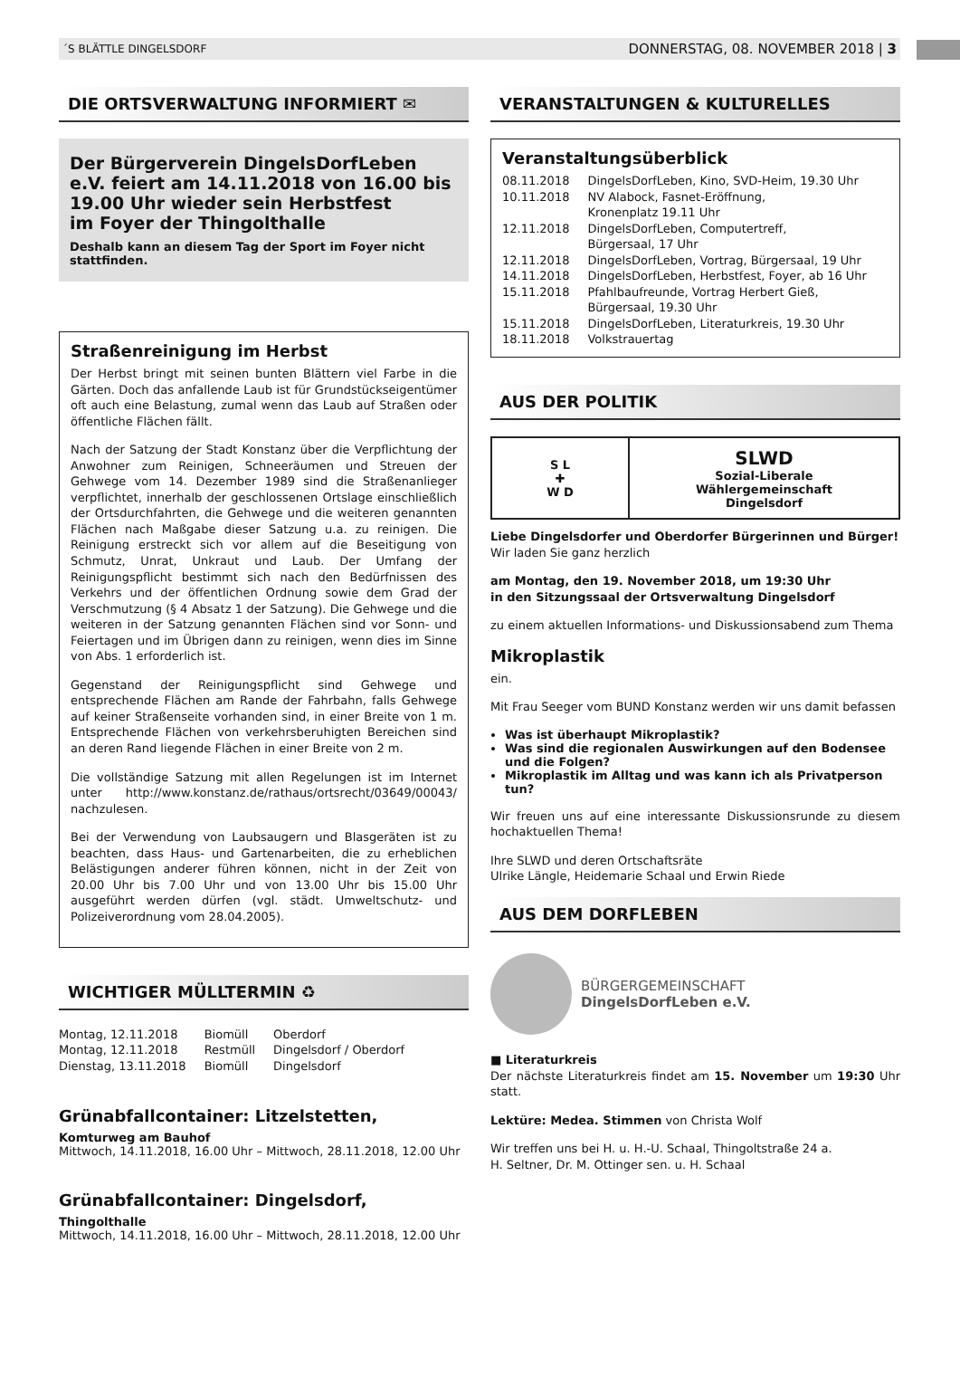´S BLÄTTLE DINGELSDORF DONNERSTAG, 08. NOVEMBER 2018 | 3
DIE ORTSVERWALTUNG INFORMIERT ✉
Der Bürgerverein DingelsDorfLeben e.V. feiert am 14.11.2018 von 16.00 bis 19.00 Uhr wieder sein Herbstfest
im Foyer der Thingolthalle
Deshalb kann an diesem Tag der Sport im Foyer nicht stattfinden.
Straßenreinigung im Herbst
Der Herbst bringt mit seinen bunten Blättern viel Farbe in die Gärten. Doch das anfallende Laub ist für Grundstückseigentümer oft auch eine Belastung, zumal wenn das Laub auf Straßen oder öffentliche Flächen fällt.
Nach der Satzung der Stadt Konstanz über die Verpflichtung der Anwohner zum Reinigen, Schneeräumen und Streuen der Gehwege vom 14. Dezember 1989 sind die Straßenanlieger verpflichtet, innerhalb der geschlossenen Ortslage einschließlich der Ortsdurchfahrten, die Gehwege und die weiteren genannten Flächen nach Maßgabe dieser Satzung u.a. zu reinigen. Die Reinigung erstreckt sich vor allem auf die Beseitigung von Schmutz, Unrat, Unkraut und Laub. Der Umfang der Reinigungspflicht bestimmt sich nach den Bedürfnissen des Verkehrs und der öffentlichen Ordnung sowie dem Grad der Verschmutzung (§ 4 Absatz 1 der Satzung). Die Gehwege und die weiteren in der Satzung genannten Flächen sind vor Sonn- und Feiertagen und im Übrigen dann zu reinigen, wenn dies im Sinne von Abs. 1 erforderlich ist.
Gegenstand der Reinigungspflicht sind Gehwege und entsprechende Flächen am Rande der Fahrbahn, falls Gehwege auf keiner Straßenseite vorhanden sind, in einer Breite von 1 m. Entsprechende Flächen von verkehrsberuhigten Bereichen sind an deren Rand liegende Flächen in einer Breite von 2 m.
Die vollständige Satzung mit allen Regelungen ist im Internet unter http://www.konstanz.de/rathaus/ortsrecht/03649/00043/ nachzulesen.
Bei der Verwendung von Laubsaugern und Blasgeräten ist zu beachten, dass Haus- und Gartenarbeiten, die zu erheblichen Belästigungen anderer führen können, nicht in der Zeit von 20.00 Uhr bis 7.00 Uhr und von 13.00 Uhr bis 15.00 Uhr ausgeführt werden dürfen (vgl. städt. Umweltschutz- und Polizeiverordnung vom 28.04.2005).
WICHTIGER MÜLLTERMIN ♻
| Montag, 12.11.2018 | Biomüll | Oberdorf |
| Montag, 12.11.2018 | Restmüll | Dingelsdorf / Oberdorf |
| Dienstag, 13.11.2018 | Biomüll | Dingelsdorf |
Grünabfallcontainer: Litzelstetten,
Komturweg am Bauhof
Mittwoch, 14.11.2018, 16.00 Uhr – Mittwoch, 28.11.2018, 12.00 Uhr
Grünabfallcontainer: Dingelsdorf,
Thingolthalle
Mittwoch, 14.11.2018, 16.00 Uhr – Mittwoch, 28.11.2018, 12.00 Uhr
VERANSTALTUNGEN & KULTURELLES
Veranstaltungsüberblick
| 08.11.2018 | DingelsDorfLeben, Kino, SVD-Heim, 19.30 Uhr |
| 10.11.2018 | NV Alabock, Fasnet-Eröffnung, Kronenplatz 19.11 Uhr |
| 12.11.2018 | DingelsDorfLeben, Computertreff, Bürgersaal, 17 Uhr |
| 12.11.2018 | DingelsDorfLeben, Vortrag, Bürgersaal, 19 Uhr |
| 14.11.2018 | DingelsDorfLeben, Herbstfest, Foyer, ab 16 Uhr |
| 15.11.2018 | Pfahlbaufreunde, Vortrag Herbert Gieß, Bürgersaal, 19.30 Uhr |
| 15.11.2018 | DingelsDorfLeben, Literaturkreis, 19.30 Uhr |
| 18.11.2018 | Volkstrauertag |
AUS DER POLITIK
S L
✚
W D
SLWD
Sozial-Liberale
Wählergemeinschaft
Dingelsdorf
Liebe Dingelsdorfer und Oberdorfer Bürgerinnen und Bürger!
Wir laden Sie ganz herzlich
am Montag, den 19. November 2018, um 19:30 Uhr
in den Sitzungssaal der Ortsverwaltung Dingelsdorf
zu einem aktuellen Informations- und Diskussionsabend zum Thema
Mikroplastik
ein.
Mit Frau Seeger vom BUND Konstanz werden wir uns damit befassen
Was ist überhaupt Mikroplastik?
Was sind die regionalen Auswirkungen auf den Bodensee und die Folgen?
Mikroplastik im Alltag und was kann ich als Privatperson tun?
Wir freuen uns auf eine interessante Diskussionsrunde zu diesem hochaktuellen Thema!
Ihre SLWD und deren Ortschaftsräte
Ulrike Längle, Heidemarie Schaal und Erwin Riede
AUS DEM DORFLEBEN
BÜRGERGEMEINSCHAFT
DingelsDorfLeben e.V.
■ Literaturkreis
Der nächste Literaturkreis findet am 15. November um 19:30 Uhr statt.
Lektüre: Medea. Stimmen von Christa Wolf
Wir treffen uns bei H. u. H.-U. Schaal, Thingoltstraße 24 a.
H. Seltner, Dr. M. Ottinger sen. u. H. Schaal